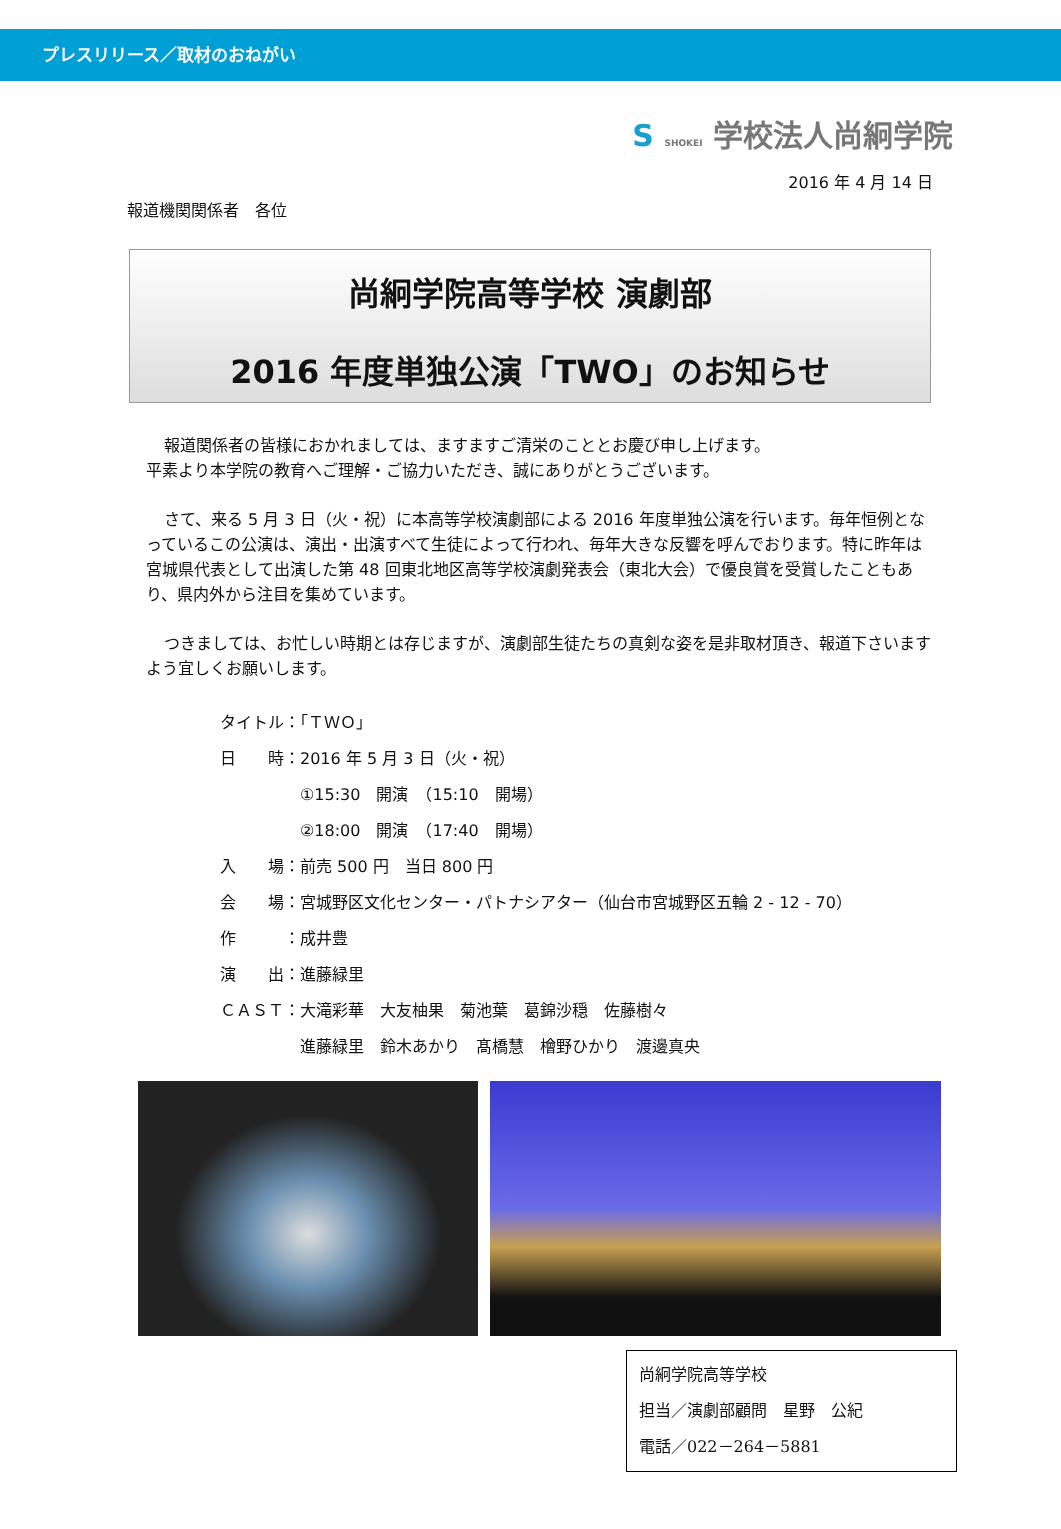プレスリリース／取材のおねがい
S SHOKEI 学校法人尚絅学院
2016 年 4 月 14 日
報道機関関係者　各位
尚絅学院高等学校 演劇部
2016 年度単独公演「TWO」のお知らせ
報道関係者の皆様におかれましては、ますますご清栄のこととお慶び申し上げます。
平素より本学院の教育へご理解・ご協力いただき、誠にありがとうございます。
さて、来る 5 月 3 日（火・祝）に本高等学校演劇部による 2016 年度単独公演を行います。毎年恒例となっているこの公演は、演出・出演すべて生徒によって行われ、毎年大きな反響を呼んでおります。特に昨年は宮城県代表として出演した第 48 回東北地区高等学校演劇発表会（東北大会）で優良賞を受賞したこともあり、県内外から注目を集めています。
つきましては、お忙しい時期とは存じますが、演劇部生徒たちの真剣な姿を是非取材頂き、報道下さいますよう宜しくお願いします。
タイトル：「ＴＷＯ」
日　　時：2016 年 5 月 3 日（火・祝）
　　　　　①15:30　開演　（15:10　開場）
　　　　　②18:00　開演　（17:40　開場）
入　　場：前売 500 円　当日 800 円
会　　場：宮城野区文化センター・パトナシアター（仙台市宮城野区五輪 2 - 12 - 70）
作　　　：成井豊
演　　出：進藤緑里
ＣＡＳＴ：大滝彩華　大友柚果　菊池葉　葛錦沙穏　佐藤樹々
　　　　　進藤緑里　鈴木あかり　髙橋慧　檜野ひかり　渡邊真央
尚絅学院高等学校
担当／演劇部顧問　星野　公紀
電話／022－264－5881